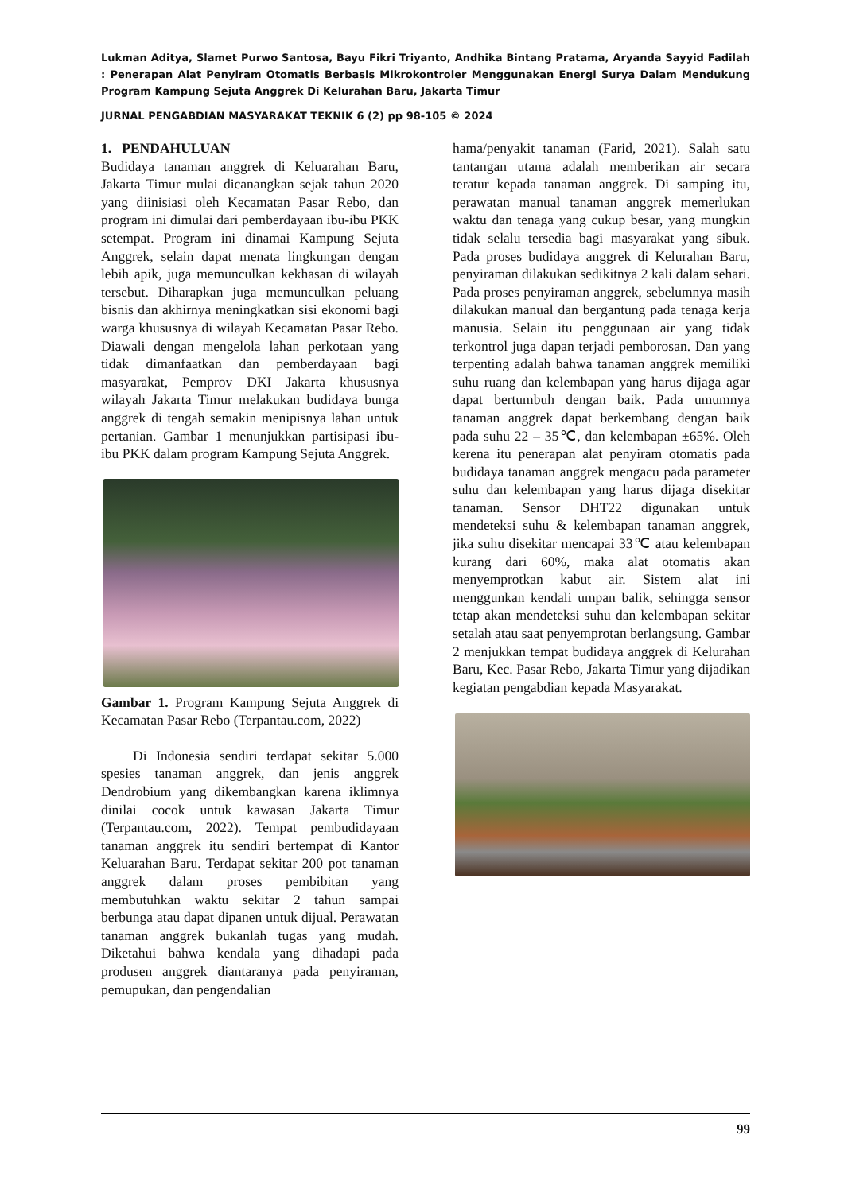Lukman Aditya, Slamet Purwo Santosa, Bayu Fikri Triyanto, Andhika Bintang Pratama, Aryanda Sayyid Fadilah : Penerapan Alat Penyiram Otomatis Berbasis Mikrokontroler Menggunakan Energi Surya Dalam Mendukung Program Kampung Sejuta Anggrek Di Kelurahan Baru, Jakarta Timur
JURNAL PENGABDIAN MASYARAKAT TEKNIK 6 (2) pp 98-105 © 2024
1. PENDAHULUAN
Budidaya tanaman anggrek di Keluarahan Baru, Jakarta Timur mulai dicanangkan sejak tahun 2020 yang diinisiasi oleh Kecamatan Pasar Rebo, dan program ini dimulai dari pemberdayaan ibu-ibu PKK setempat. Program ini dinamai Kampung Sejuta Anggrek, selain dapat menata lingkungan dengan lebih apik, juga memunculkan kekhasan di wilayah tersebut. Diharapkan juga memunculkan peluang bisnis dan akhirnya meningkatkan sisi ekonomi bagi warga khususnya di wilayah Kecamatan Pasar Rebo. Diawali dengan mengelola lahan perkotaan yang tidak dimanfaatkan dan pemberdayaan bagi masyarakat, Pemprov DKI Jakarta khususnya wilayah Jakarta Timur melakukan budidaya bunga anggrek di tengah semakin menipisnya lahan untuk pertanian. Gambar 1 menunjukkan partisipasi ibu-ibu PKK dalam program Kampung Sejuta Anggrek.
Gambar 1. Program Kampung Sejuta Anggrek di Kecamatan Pasar Rebo (Terpantau.com, 2022)
Di Indonesia sendiri terdapat sekitar 5.000 spesies tanaman anggrek, dan jenis anggrek Dendrobium yang dikembangkan karena iklimnya dinilai cocok untuk kawasan Jakarta Timur (Terpantau.com, 2022). Tempat pembudidayaan tanaman anggrek itu sendiri bertempat di Kantor Keluarahan Baru. Terdapat sekitar 200 pot tanaman anggrek dalam proses pembibitan yang membutuhkan waktu sekitar 2 tahun sampai berbunga atau dapat dipanen untuk dijual. Perawatan tanaman anggrek bukanlah tugas yang mudah. Diketahui bahwa kendala yang dihadapi pada produsen anggrek diantaranya pada penyiraman, pemupukan, dan pengendalian
hama/penyakit tanaman (Farid, 2021). Salah satu tantangan utama adalah memberikan air secara teratur kepada tanaman anggrek. Di samping itu, perawatan manual tanaman anggrek memerlukan waktu dan tenaga yang cukup besar, yang mungkin tidak selalu tersedia bagi masyarakat yang sibuk. Pada proses budidaya anggrek di Kelurahan Baru, penyiraman dilakukan sedikitnya 2 kali dalam sehari. Pada proses penyiraman anggrek, sebelumnya masih dilakukan manual dan bergantung pada tenaga kerja manusia. Selain itu penggunaan air yang tidak terkontrol juga dapan terjadi pemborosan. Dan yang terpenting adalah bahwa tanaman anggrek memiliki suhu ruang dan kelembapan yang harus dijaga agar dapat bertumbuh dengan baik. Pada umumnya tanaman anggrek dapat berkembang dengan baik pada suhu 22 – 35℃, dan kelembapan ±65%. Oleh kerena itu penerapan alat penyiram otomatis pada budidaya tanaman anggrek mengacu pada parameter suhu dan kelembapan yang harus dijaga disekitar tanaman. Sensor DHT22 digunakan untuk mendeteksi suhu & kelembapan tanaman anggrek, jika suhu disekitar mencapai 33℃ atau kelembapan kurang dari 60%, maka alat otomatis akan menyemprotkan kabut air. Sistem alat ini menggunkan kendali umpan balik, sehingga sensor tetap akan mendeteksi suhu dan kelembapan sekitar setalah atau saat penyemprotan berlangsung. Gambar 2 menjukkan tempat budidaya anggrek di Kelurahan Baru, Kec. Pasar Rebo, Jakarta Timur yang dijadikan kegiatan pengabdian kepada Masyarakat.
99